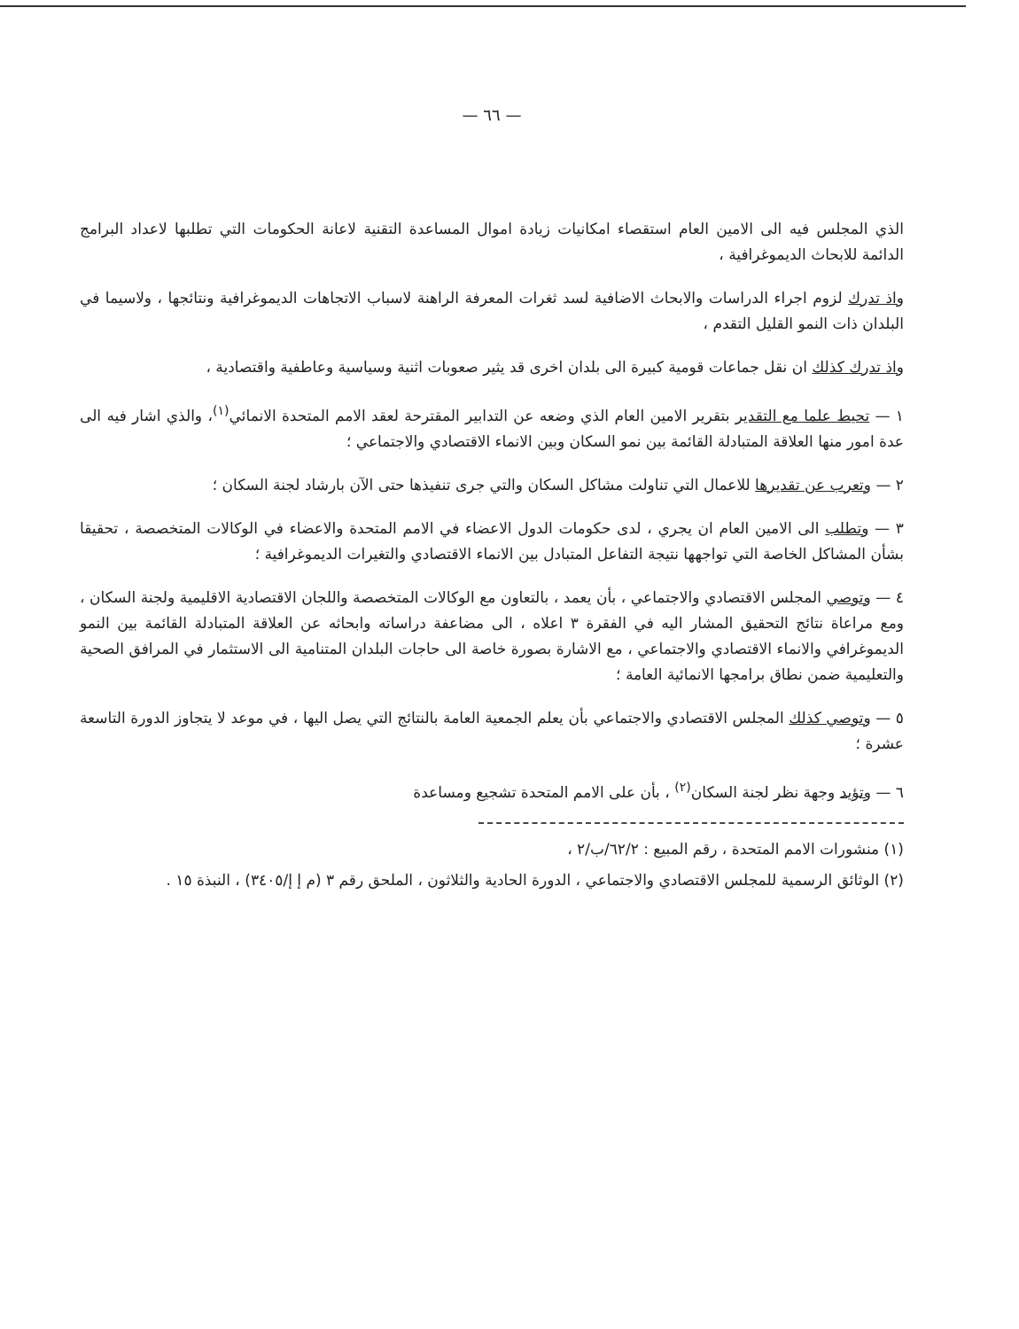— ٦٦ —
الذي المجلس فيه الى الامين العام استقصاء امكانيات زيادة اموال المساعدة التقنية لاعانة الحكومات التي تطلبها لاعداد البرامج الدائمة للابحاث الديموغرافية ،
واذ تدرك لزوم اجراء الدراسات والابحاث الاضافية لسد ثغرات المعرفة الراهنة لاسباب الاتجاهات الديموغرافية ونتائجها ، ولاسيما في البلدان ذات النمو القليل التقدم ،
واذ تدرك كذلك ان نقل جماعات قومية كبيرة الى بلدان اخرى قد يثير صعوبات اثنية وسياسية وعاطفية واقتصادية ،
١ — تحيط علما مع التقدير بتقرير الامين العام الذي وضعه عن التدابير المقترحة لعقد الامم المتحدة الانمائي<sup>(١)</sup>، والذي اشار فيه الى عدة امور منها العلاقة المتبادلة القائمة بين نمو السكان وبين الانماء الاقتصادي والاجتماعي ؛
٢ — وتعرب عن تقديرها للاعمال التي تناولت مشاكل السكان والتي جرى تنفيذها حتى الآن بارشاد لجنة السكان ؛
٣ — وتطلب الى الامين العام ان يجري ، لدى حكومات الدول الاعضاء في الامم المتحدة والاعضاء في الوكالات المتخصصة ، تحقيقا بشأن المشاكل الخاصة التي تواجهها نتيجة التفاعل المتبادل بين الانماء الاقتصادي والتغيرات الديموغرافية ؛
٤ — وتوصي المجلس الاقتصادي والاجتماعي ، بأن يعمد ، بالتعاون مع الوكالات المتخصصة واللجان الاقتصادية الاقليمية ولجنة السكان ، ومع مراعاة نتائج التحقيق المشار اليه في الفقرة ٣ اعلاه ، الى مضاعفة دراساته وابحاثه عن العلاقة المتبادلة القائمة بين النمو الديموغرافي والانماء الاقتصادي والاجتماعي ، مع الاشارة بصورة خاصة الى حاجات البلدان المتنامية الى الاستثمار في المرافق الصحية والتعليمية ضمن نطاق برامجها الانمائية العامة ؛
٥ — وتوصي كذلك المجلس الاقتصادي والاجتماعي بأن يعلم الجمعية العامة بالنتائج التي يصل اليها ، في موعد لا يتجاوز الدورة التاسعة عشرة ؛
٦ — وتؤيد وجهة نظر لجنة السكان<sup>(٢)</sup> ، بأن على الامم المتحدة تشجيع ومساعدة
(١) منشورات الامم المتحدة ، رقم المبيع : ٦٢/٢/ب/٢ ،
(٢) الوثائق الرسمية للمجلس الاقتصادي والاجتماعي ، الدورة الحادية والثلاثون ، الملحق رقم ٣ (م إ إ/٣٤٠٥) ، النبذة ١٥ .